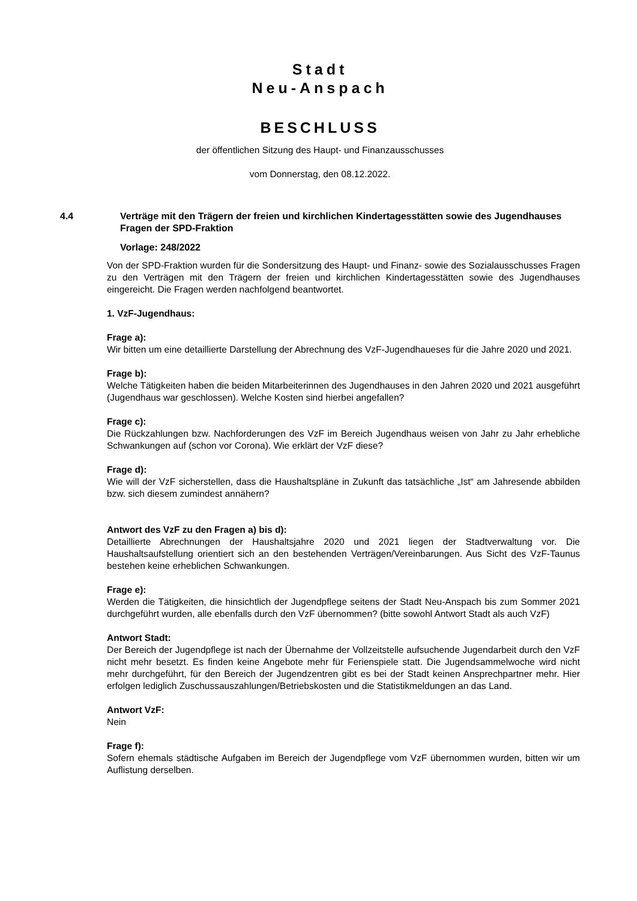Stadt
Neu-Anspach
BESCHLUSS
der öffentlichen Sitzung des Haupt- und Finanzausschusses
vom Donnerstag, den 08.12.2022.
4.4 Verträge mit den Trägern der freien und kirchlichen Kindertagesstätten sowie des Jugendhauses
Fragen der SPD-Fraktion
Vorlage: 248/2022
Von der SPD-Fraktion wurden für die Sondersitzung des Haupt- und Finanz- sowie des Sozialausschusses Fragen zu den Verträgen mit den Trägern der freien und kirchlichen Kindertagesstätten sowie des Jugendhauses eingereicht. Die Fragen werden nachfolgend beantwortet.
1. VzF-Jugendhaus:
Frage a):
Wir bitten um eine detaillierte Darstellung der Abrechnung des VzF-Jugendhaueses für die Jahre 2020 und 2021.
Frage b):
Welche Tätigkeiten haben die beiden Mitarbeiterinnen des Jugendhauses in den Jahren 2020 und 2021 ausgeführt (Jugendhaus war geschlossen). Welche Kosten sind hierbei angefallen?
Frage c):
Die Rückzahlungen bzw. Nachforderungen des VzF im Bereich Jugendhaus weisen von Jahr zu Jahr erhebliche Schwankungen auf (schon vor Corona). Wie erklärt der VzF diese?
Frage d):
Wie will der VzF sicherstellen, dass die Haushaltspläne in Zukunft das tatsächliche „Ist“ am Jahresende abbilden bzw. sich diesem zumindest annähern?
Antwort des VzF zu den Fragen a) bis d):
Detaillierte Abrechnungen der Haushaltsjahre 2020 und 2021 liegen der Stadtverwaltung vor. Die Haushaltsaufstellung orientiert sich an den bestehenden Verträgen/Vereinbarungen. Aus Sicht des VzF-Taunus bestehen keine erheblichen Schwankungen.
Frage e):
Werden die Tätigkeiten, die hinsichtlich der Jugendpflege seitens der Stadt Neu-Anspach bis zum Sommer 2021 durchgeführt wurden, alle ebenfalls durch den VzF übernommen? (bitte sowohl Antwort Stadt als auch VzF)
Antwort Stadt:
Der Bereich der Jugendpflege ist nach der Übernahme der Vollzeitstelle aufsuchende Jugendarbeit durch den VzF nicht mehr besetzt. Es finden keine Angebote mehr für Ferienspiele statt. Die Jugendsammelwoche wird nicht mehr durchgeführt, für den Bereich der Jugendzentren gibt es bei der Stadt keinen Ansprechpartner mehr. Hier erfolgen lediglich Zuschussauszahlungen/Betriebskosten und die Statistikmeldungen an das Land.
Antwort VzF:
Nein
Frage f):
Sofern ehemals städtische Aufgaben im Bereich der Jugendpflege vom VzF übernommen wurden, bitten wir um Auflistung derselben.